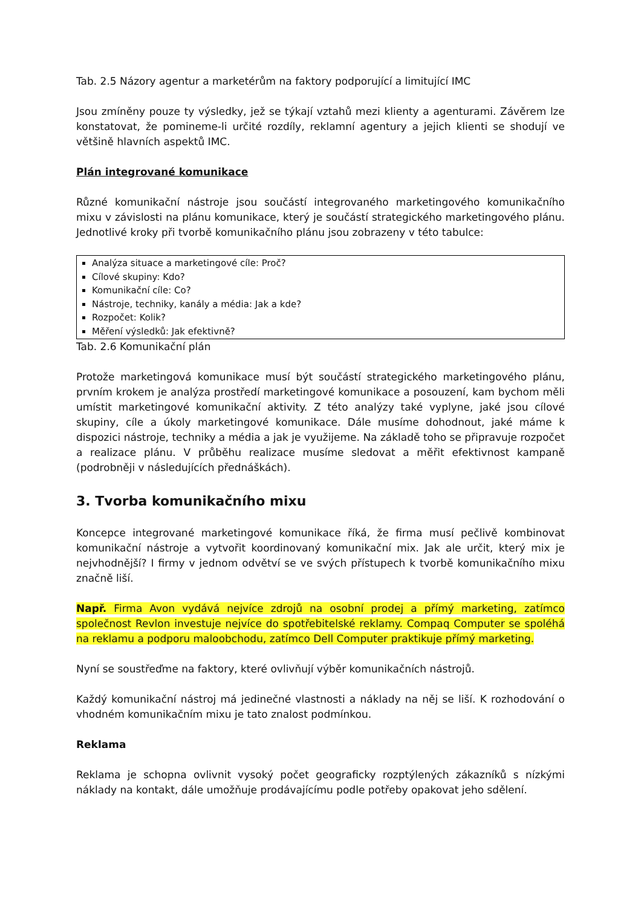Tab. 2.5 Názory agentur a marketérům na faktory podporující a limitující IMC
Jsou zmíněny pouze ty výsledky, jež se týkají vztahů mezi klienty a agenturami. Závěrem lze konstatovat, že pomineme-li určité rozdíly, reklamní agentury a jejich klienti se shodují ve většině hlavních aspektů IMC.
Plán integrované komunikace
Různé komunikační nástroje jsou součástí integrovaného marketingového komunikačního mixu v závislosti na plánu komunikace, který je součástí strategického marketingového plánu. Jednotlivé kroky při tvorbě komunikačního plánu jsou zobrazeny v této tabulce:
| Analýza situace a marketingové cíle: Proč? Cílové skupiny: Kdo? Komunikační cíle: Co? Nástroje, techniky, kanály a média: Jak a kde? Rozpočet: Kolik? Měření výsledků: Jak efektivně? |
Tab. 2.6 Komunikační plán
Protože marketingová komunikace musí být součástí strategického marketingového plánu, prvním krokem je analýza prostředí marketingové komunikace a posouzení, kam bychom měli umístit marketingové komunikační aktivity. Z této analýzy také vyplyne, jaké jsou cílové skupiny, cíle a úkoly marketingové komunikace. Dále musíme dohodnout, jaké máme k dispozici nástroje, techniky a média a jak je využijeme. Na základě toho se připravuje rozpočet a realizace plánu. V průběhu realizace musíme sledovat a měřit efektivnost kampaně (podrobněji v následujících přednáškách).
3. Tvorba komunikačního mixu
Koncepce integrované marketingové komunikace říká, že firma musí pečlivě kombinovat komunikační nástroje a vytvořit koordinovaný komunikační mix. Jak ale určit, který mix je nejvhodnější? I firmy v jednom odvětví se ve svých přístupech k tvorbě komunikačního mixu značně liší.
Např. Firma Avon vydává nejvíce zdrojů na osobní prodej a přímý marketing, zatímco společnost Revlon investuje nejvíce do spotřebitelské reklamy. Compaq Computer se spoléhá na reklamu a podporu maloobchodu, zatímco Dell Computer praktikuje přímý marketing.
Nyní se soustřeďme na faktory, které ovlivňují výběr komunikačních nástrojů.
Každý komunikační nástroj má jedinečné vlastnosti a náklady na něj se liší. K rozhodování o vhodném komunikačním mixu je tato znalost podmínkou.
Reklama
Reklama je schopna ovlivnit vysoký počet geograficky rozptýlených zákazníků s nízkými náklady na kontakt, dále umožňuje prodávajícímu podle potřeby opakovat jeho sdělení.